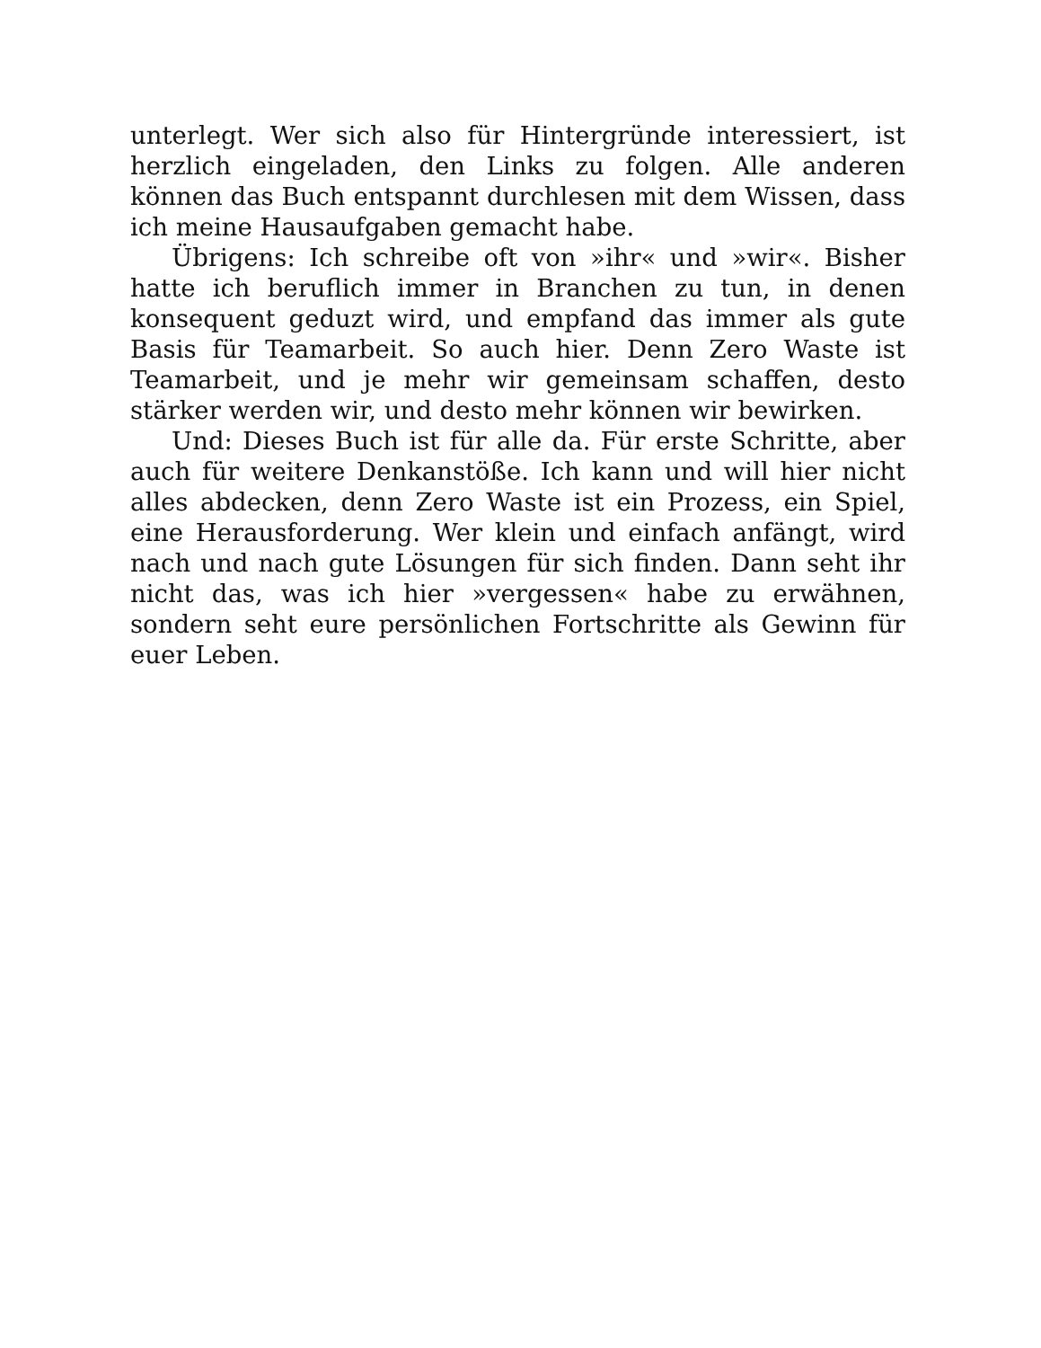unterlegt. Wer sich also für Hintergründe interessiert, ist herzlich eingeladen, den Links zu folgen. Alle anderen können das Buch entspannt durchlesen mit dem Wissen, dass ich meine Hausaufgaben gemacht habe.
Übrigens: Ich schreibe oft von »ihr« und »wir«. Bisher hatte ich beruflich immer in Branchen zu tun, in denen konsequent geduzt wird, und empfand das immer als gute Basis für Teamarbeit. So auch hier. Denn Zero Waste ist Teamarbeit, und je mehr wir gemeinsam schaffen, desto stärker werden wir, und desto mehr können wir bewirken.
Und: Dieses Buch ist für alle da. Für erste Schritte, aber auch für weitere Denkanstöße. Ich kann und will hier nicht alles abdecken, denn Zero Waste ist ein Prozess, ein Spiel, eine Herausforderung. Wer klein und einfach anfängt, wird nach und nach gute Lösungen für sich finden. Dann seht ihr nicht das, was ich hier »vergessen« habe zu erwähnen, sondern seht eure persönlichen Fortschritte als Gewinn für euer Leben.